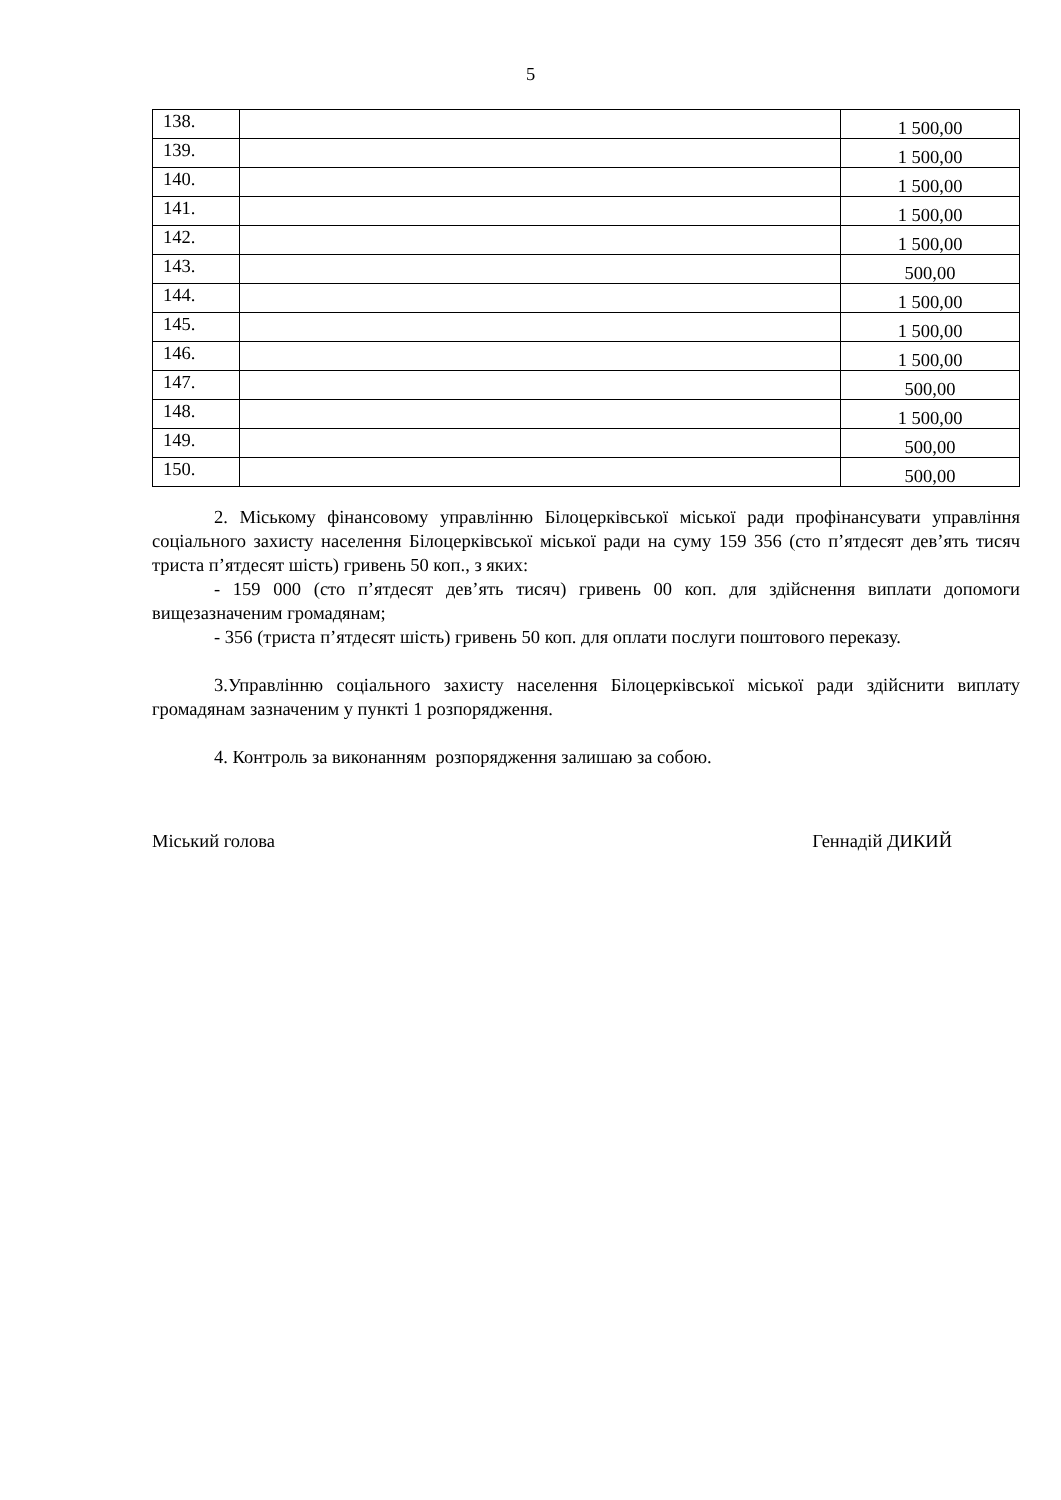5
| 138. | | 1 500,00 |
| 139. | | 1 500,00 |
| 140. | | 1 500,00 |
| 141. | | 1 500,00 |
| 142. | | 1 500,00 |
| 143. | | 500,00 |
| 144. | | 1 500,00 |
| 145. | | 1 500,00 |
| 146. | | 1 500,00 |
| 147. | | 500,00 |
| 148. | | 1 500,00 |
| 149. | | 500,00 |
| 150. | | 500,00 |
2. Міському фінансовому управлінню Білоцерківської міської ради профінансувати управління соціального захисту населення Білоцерківської міської ради на суму 159 356 (сто п’ятдесят дев’ять тисяч триста п’ятдесят шість) гривень 50 коп., з яких:
- 159 000 (сто п’ятдесят дев’ять тисяч) гривень 00 коп. для здійснення виплати допомоги вищезазначеним громадянам;
- 356 (триста п’ятдесят шість) гривень 50 коп. для оплати послуги поштового переказу.
3.Управлінню соціального захисту населення Білоцерківської міської ради здійснити виплату громадянам зазначеним у пункті 1 розпорядження.
4. Контроль за виконанням розпорядження залишаю за собою.
Міський голова Геннадій ДИКИЙ